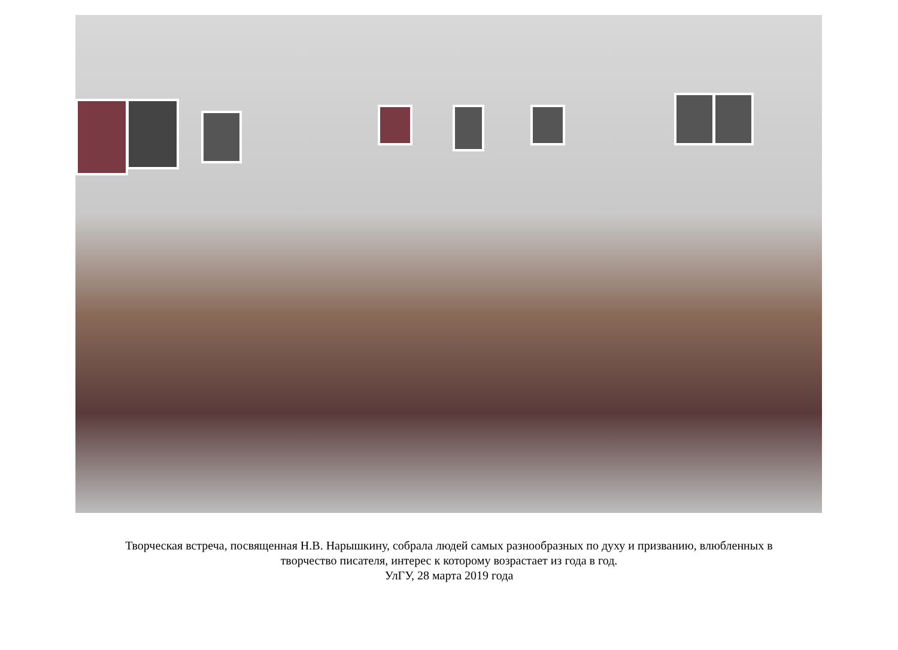Творческая встреча, посвященная Н.В. Нарышкину, собрала людей самых разнообразных по духу и призванию, влюбленных в
творчество писателя, интерес к которому возрастает из года в год.
УлГУ, 28 марта 2019 года